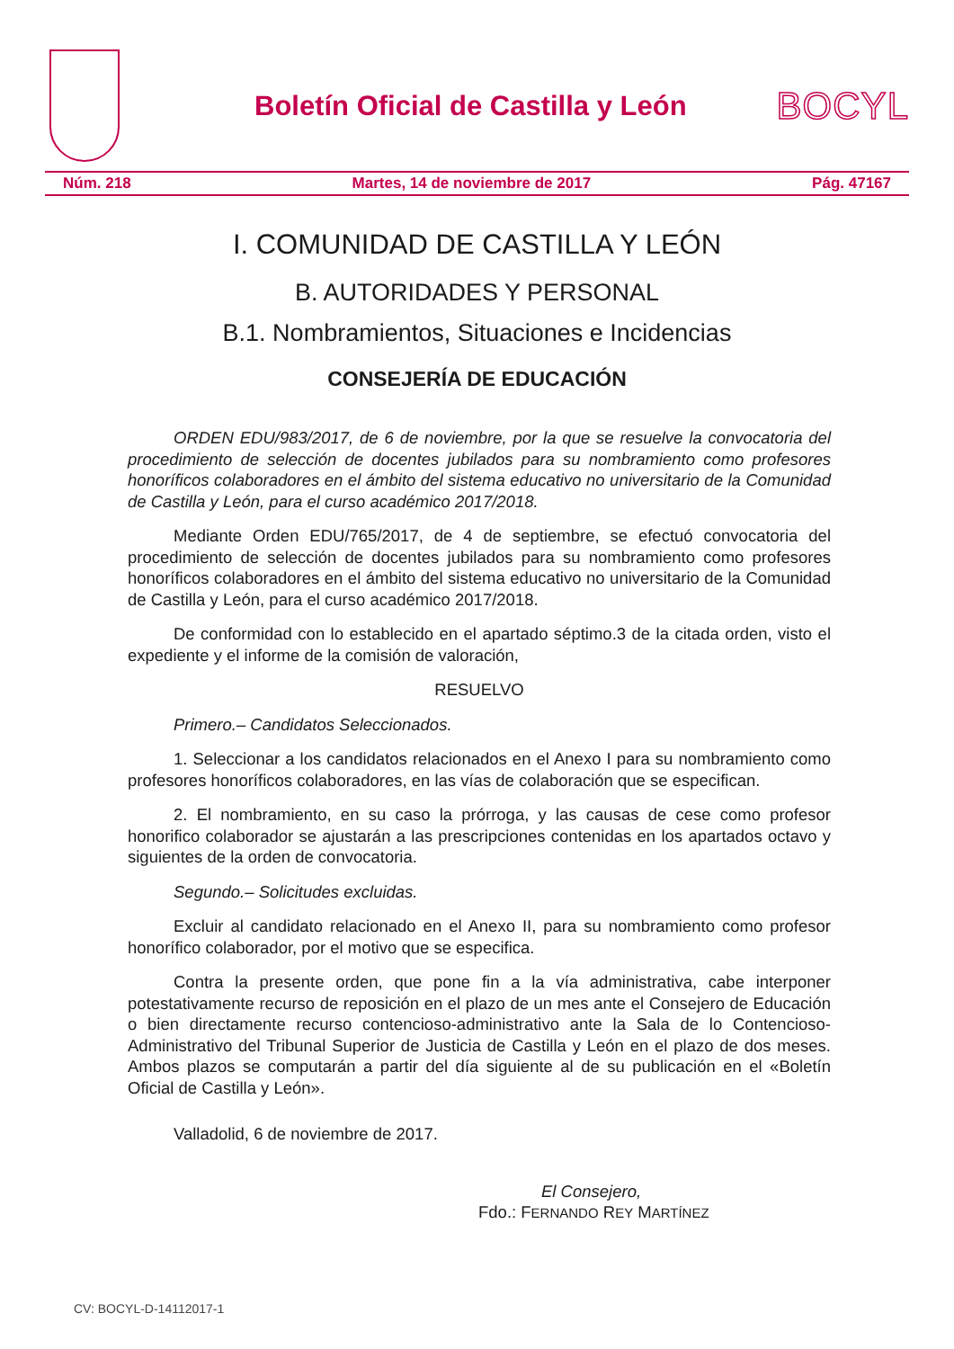Boletín Oficial de Castilla y León
BOCYL
Núm. 218 Martes, 14 de noviembre de 2017 Pág. 47167
I. COMUNIDAD DE CASTILLA Y LEÓN
B. AUTORIDADES Y PERSONAL
B.1. Nombramientos, Situaciones e Incidencias
CONSEJERÍA DE EDUCACIÓN
ORDEN EDU/983/2017, de 6 de noviembre, por la que se resuelve la convocatoria del procedimiento de selección de docentes jubilados para su nombramiento como profesores honoríficos colaboradores en el ámbito del sistema educativo no universitario de la Comunidad de Castilla y León, para el curso académico 2017/2018.
Mediante Orden EDU/765/2017, de 4 de septiembre, se efectuó convocatoria del procedimiento de selección de docentes jubilados para su nombramiento como profesores honoríficos colaboradores en el ámbito del sistema educativo no universitario de la Comunidad de Castilla y León, para el curso académico 2017/2018.
De conformidad con lo establecido en el apartado séptimo.3 de la citada orden, visto el expediente y el informe de la comisión de valoración,
RESUELVO
Primero.– Candidatos Seleccionados.
1. Seleccionar a los candidatos relacionados en el Anexo I para su nombramiento como profesores honoríficos colaboradores, en las vías de colaboración que se especifican.
2. El nombramiento, en su caso la prórroga, y las causas de cese como profesor honorifico colaborador se ajustarán a las prescripciones contenidas en los apartados octavo y siguientes de la orden de convocatoria.
Segundo.– Solicitudes excluidas.
Excluir al candidato relacionado en el Anexo II, para su nombramiento como profesor honorífico colaborador, por el motivo que se especifica.
Contra la presente orden, que pone fin a la vía administrativa, cabe interponer potestativamente recurso de reposición en el plazo de un mes ante el Consejero de Educación o bien directamente recurso contencioso-administrativo ante la Sala de lo Contencioso-Administrativo del Tribunal Superior de Justicia de Castilla y León en el plazo de dos meses. Ambos plazos se computarán a partir del día siguiente al de su publicación en el «Boletín Oficial de Castilla y León».
Valladolid, 6 de noviembre de 2017.
El Consejero,
Fdo.: FERNANDO REY MARTÍNEZ
CV: BOCYL-D-14112017-1